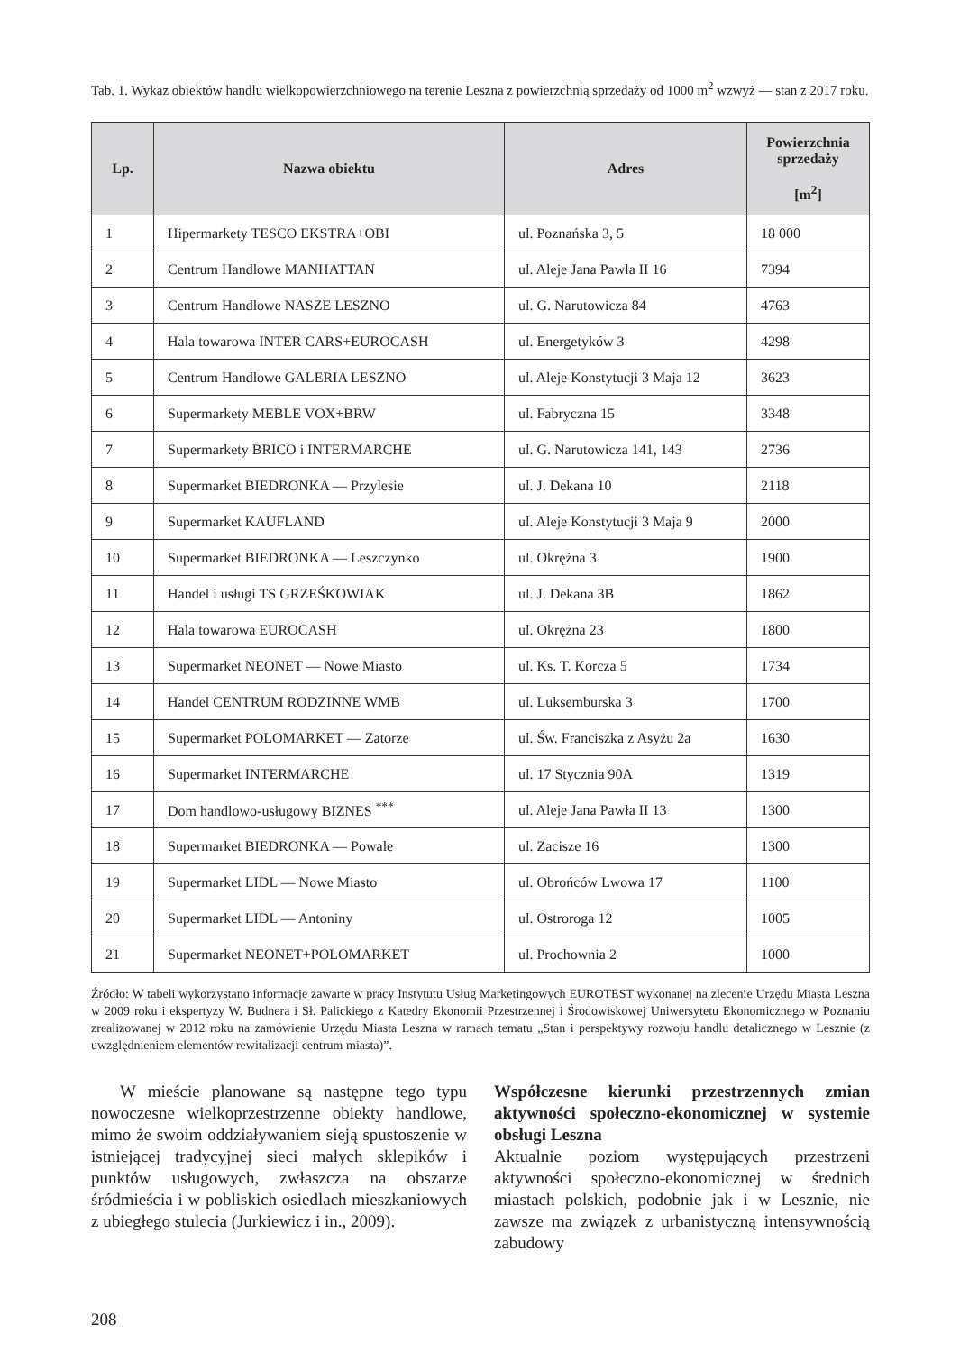Tab. 1. Wykaz obiektów handlu wielkopowierzchniowego na terenie Leszna z powierzchnią sprzedaży od 1000 m<sup>2</sup> wzwyż — stan z 2017 roku.
| Lp. | Nazwa obiektu | Adres | Powierzchnia sprzedaży [m<sup>2</sup>] |
| --- | --- | --- | --- |
| 1 | Hipermarkety TESCO EKSTRA+OBI | ul. Poznańska 3, 5 | 18 000 |
| 2 | Centrum Handlowe MANHATTAN | ul. Aleje Jana Pawła II 16 | 7394 |
| 3 | Centrum Handlowe NASZE LESZNO | ul. G. Narutowicza 84 | 4763 |
| 4 | Hala towarowa INTER CARS+EUROCASH | ul. Energetyków 3 | 4298 |
| 5 | Centrum Handlowe GALERIA LESZNO | ul. Aleje Konstytucji 3 Maja 12 | 3623 |
| 6 | Supermarkety MEBLE VOX+BRW | ul. Fabryczna 15 | 3348 |
| 7 | Supermarkety BRICO i INTERMARCHE | ul. G. Narutowicza 141, 143 | 2736 |
| 8 | Supermarket BIEDRONKA — Przylesie | ul. J. Dekana 10 | 2118 |
| 9 | Supermarket KAUFLAND | ul. Aleje Konstytucji 3 Maja 9 | 2000 |
| 10 | Supermarket BIEDRONKA — Leszczynko | ul. Okrężna 3 | 1900 |
| 11 | Handel i usługi TS GRZEŚKOWIAK | ul. J. Dekana 3B | 1862 |
| 12 | Hala towarowa EUROCASH | ul. Okrężna 23 | 1800 |
| 13 | Supermarket NEONET — Nowe Miasto | ul. Ks. T. Korcza 5 | 1734 |
| 14 | Handel CENTRUM RODZINNE WMB | ul. Luksemburska 3 | 1700 |
| 15 | Supermarket POLOMARKET — Zatorze | ul. Św. Franciszka z Asyżu 2a | 1630 |
| 16 | Supermarket INTERMARCHE | ul. 17 Stycznia 90A | 1319 |
| 17 | Dom handlowo-usługowy BIZNES <sup>***</sup> | ul. Aleje Jana Pawła II 13 | 1300 |
| 18 | Supermarket BIEDRONKA — Powale | ul. Zacisze 16 | 1300 |
| 19 | Supermarket LIDL — Nowe Miasto | ul. Obrońców Lwowa 17 | 1100 |
| 20 | Supermarket LIDL — Antoniny | ul. Ostroroga 12 | 1005 |
| 21 | Supermarket NEONET+POLOMARKET | ul. Prochownia 2 | 1000 |
Źródło: W tabeli wykorzystano informacje zawarte w pracy Instytutu Usług Marketingowych EUROTEST wykonanej na zlecenie Urzędu Miasta Leszna w 2009 roku i ekspertyzy W. Budnera i Sł. Palickiego z Katedry Ekonomii Przestrzennej i Środowiskowej Uniwersytetu Ekonomicznego w Poznaniu zrealizowanej w 2012 roku na zamówienie Urzędu Miasta Leszna w ramach tematu „Stan i perspektywy rozwoju handlu detalicznego w Lesznie (z uwzględnieniem elementów rewitalizacji centrum miasta)”.
W mieście planowane są następne tego typu nowoczesne wielkoprzestrzenne obiekty handlowe, mimo że swoim oddziaływaniem sieją spustoszenie w istniejącej tradycyjnej sieci małych sklepików i punktów usługowych, zwłaszcza na obszarze śródmieścia i w pobliskich osiedlach mieszkaniowych z ubiegłego stulecia (Jurkiewicz i in., 2009).
Współczesne kierunki przestrzennych zmian aktywności społeczno-ekonomicznej w systemie obsługi Leszna
Aktualnie poziom występujących przestrzeni aktywności społeczno-ekonomicznej w średnich miastach polskich, podobnie jak i w Lesznie, nie zawsze ma związek z urbanistyczną intensywnością zabudowy
208